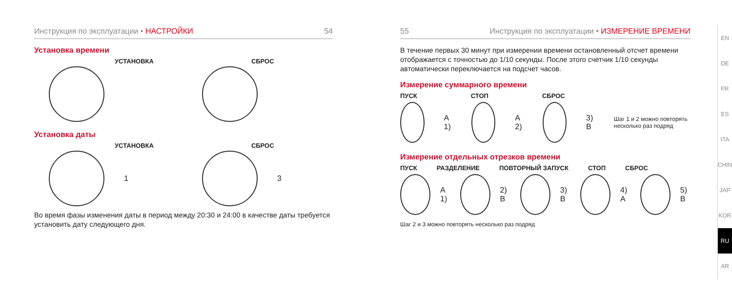Инструкция по эксплуатации • НАСТРОЙКИ 54
Установка времени
УСТАНОВКА СБРОС
Установка даты
УСТАНОВКА СБРОС
1 3
Во время фазы изменения даты в период между 20:30 и 24:00 в качестве даты требуется установить дату следующего дня.
55 Инструкция по эксплуатации • ИЗМЕРЕНИЕ ВРЕМЕНИ
В течение первых 30 минут при измерении времени остановленный отсчет времени отображается с точностью до 1/10 секунды. После этого счетчик 1/10 секунды автоматически переключается на подсчет часов.
Измерение суммарного времени
ПУСК СТОП СБРОС
A 1) A 2) 3) B Шаг 1 и 2 можно повторять несколько раз подряд
Измерение отдельных отрезков времени
ПУСК РАЗДЕЛЕНИЕ ПОВТОРНЫЙ ЗАПУСК СТОП СБРОС
A 1) 2) B 3) B 4) A 5) B
Шаг 2 и 3 можно повторять несколько раз подряд
EN
DE
FR
ES
ITA
CHIN
JAP
KOR
RU
AR